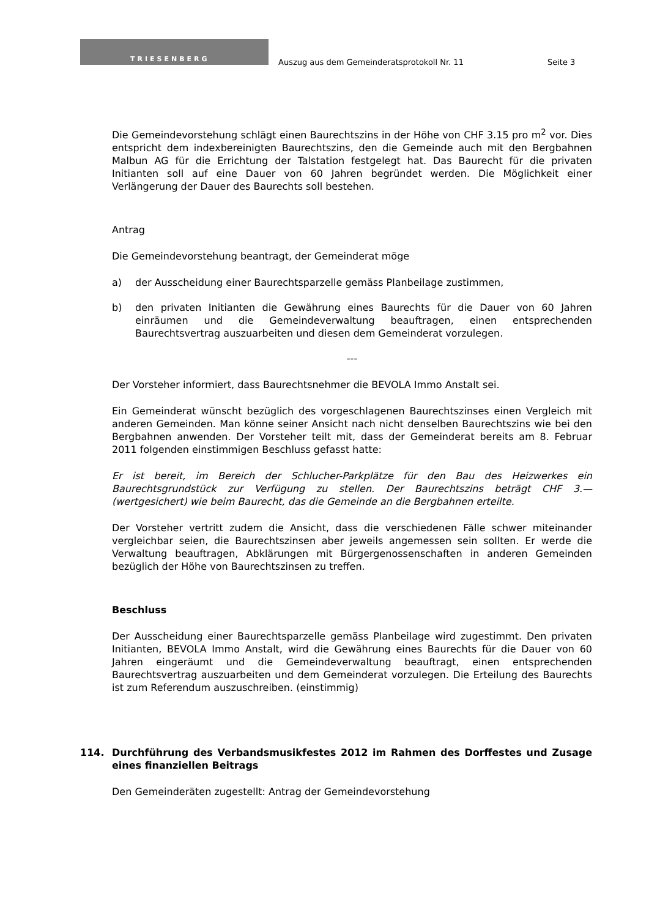TRIESENBERG
Auszug aus dem Gemeinderatsprotokoll Nr. 11
Seite 3
Die Gemeindevorstehung schlägt einen Baurechtszins in der Höhe von CHF 3.15 pro m<sup>2</sup> vor. Dies entspricht dem indexbereinigten Baurechtszins, den die Gemeinde auch mit den Bergbahnen Malbun AG für die Errichtung der Talstation festgelegt hat. Das Baurecht für die privaten Initianten soll auf eine Dauer von 60 Jahren begründet werden. Die Möglichkeit einer Verlängerung der Dauer des Baurechts soll bestehen.
Antrag
Die Gemeindevorstehung beantragt, der Gemeinderat möge
a) der Ausscheidung einer Baurechtsparzelle gemäss Planbeilage zustimmen,
b) den privaten Initianten die Gewährung eines Baurechts für die Dauer von 60 Jahren einräumen und die Gemeindeverwaltung beauftragen, einen entsprechenden Baurechtsvertrag auszuarbeiten und diesen dem Gemeinderat vorzulegen.
---
Der Vorsteher informiert, dass Baurechtsnehmer die BEVOLA Immo Anstalt sei.
Ein Gemeinderat wünscht bezüglich des vorgeschlagenen Baurechtszinses einen Vergleich mit anderen Gemeinden. Man könne seiner Ansicht nach nicht denselben Baurechtszins wie bei den Bergbahnen anwenden. Der Vorsteher teilt mit, dass der Gemeinderat bereits am 8. Februar 2011 folgenden einstimmigen Beschluss gefasst hatte:
Er ist bereit, im Bereich der Schlucher-Parkplätze für den Bau des Heizwerkes ein Baurechtsgrundstück zur Verfügung zu stellen. Der Baurechtszins beträgt CHF 3.— (wertgesichert) wie beim Baurecht, das die Gemeinde an die Bergbahnen erteilte.
Der Vorsteher vertritt zudem die Ansicht, dass die verschiedenen Fälle schwer miteinander vergleichbar seien, die Baurechtszinsen aber jeweils angemessen sein sollten. Er werde die Verwaltung beauftragen, Abklärungen mit Bürgergenossenschaften in anderen Gemeinden bezüglich der Höhe von Baurechtszinsen zu treffen.
Beschluss
Der Ausscheidung einer Baurechtsparzelle gemäss Planbeilage wird zugestimmt. Den privaten Initianten, BEVOLA Immo Anstalt, wird die Gewährung eines Baurechts für die Dauer von 60 Jahren eingeräumt und die Gemeindeverwaltung beauftragt, einen entsprechenden Baurechtsvertrag auszuarbeiten und dem Gemeinderat vorzulegen. Die Erteilung des Baurechts ist zum Referendum auszuschreiben. (einstimmig)
114. Durchführung des Verbandsmusikfestes 2012 im Rahmen des Dorffestes und Zusage eines finanziellen Beitrags
Den Gemeinderäten zugestellt: Antrag der Gemeindevorstehung